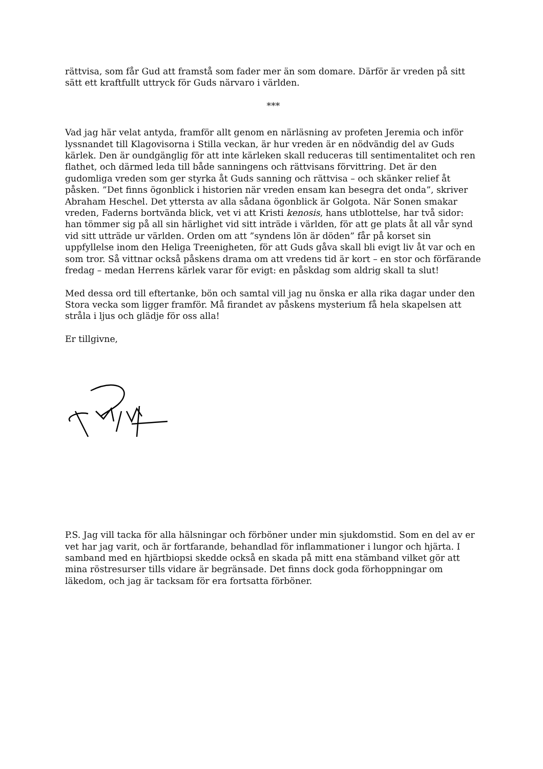rättvisa, som får Gud att framstå som fader mer än som domare. Därför är vreden på sitt sätt ett kraftfullt uttryck för Guds närvaro i världen.
***
Vad jag här velat antyda, framför allt genom en närläsning av profeten Jeremia och inför lyssnandet till Klagovisorna i Stilla veckan, är hur vreden är en nödvändig del av Guds kärlek. Den är oundgänglig för att inte kärleken skall reduceras till sentimentalitet och ren flathet, och därmed leda till både sanningens och rättvisans förvittring. Det är den gudomliga vreden som ger styrka åt Guds sanning och rättvisa – och skänker relief åt påsken. ”Det finns ögonblick i historien när vreden ensam kan besegra det onda”, skriver Abraham Heschel. Det yttersta av alla sådana ögonblick är Golgota. När Sonen smakar vreden, Faderns bortvända blick, vet vi att Kristi kenosis, hans utblottelse, har två sidor: han tömmer sig på all sin härlighet vid sitt inträde i världen, för att ge plats åt all vår synd vid sitt utträde ur världen. Orden om att ”syndens lön är döden” får på korset sin uppfyllelse inom den Heliga Treenigheten, för att Guds gåva skall bli evigt liv åt var och en som tror. Så vittnar också påskens drama om att vredens tid är kort – en stor och förfärande fredag – medan Herrens kärlek varar för evigt: en påskdag som aldrig skall ta slut!
Med dessa ord till eftertanke, bön och samtal vill jag nu önska er alla rika dagar under den Stora vecka som ligger framför. Må firandet av påskens mysterium få hela skapelsen att stråla i ljus och glädje för oss alla!
Er tillgivne,
P.S. Jag vill tacka för alla hälsningar och förböner under min sjukdomstid. Som en del av er vet har jag varit, och är fortfarande, behandlad för inflammationer i lungor och hjärta. I samband med en hjärtbiopsi skedde också en skada på mitt ena stämband vilket gör att mina röstresurser tills vidare är begränsade. Det finns dock goda förhoppningar om läkedom, och jag är tacksam för era fortsatta förböner.